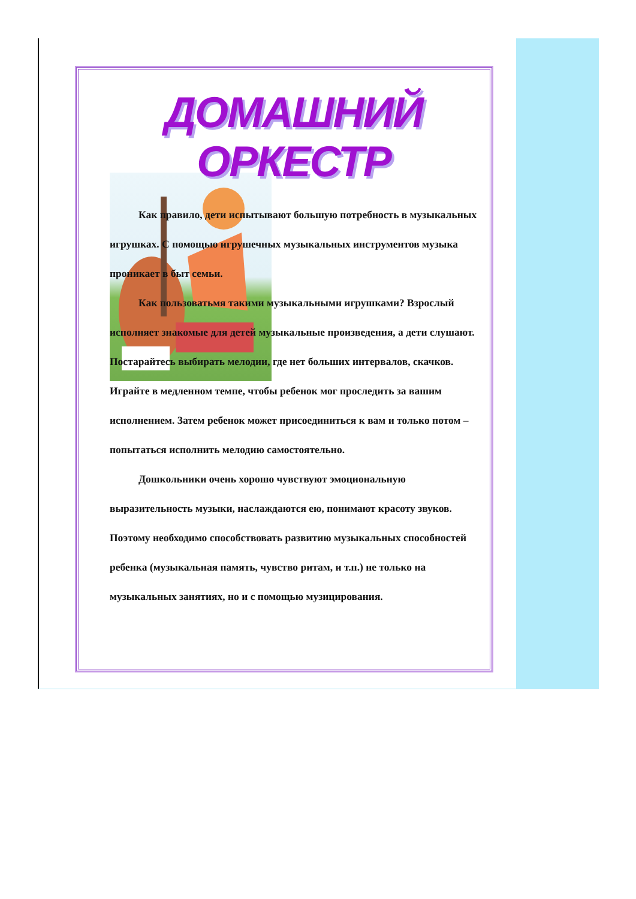ДОМАШНИЙ ОРКЕСТР
Как правило, дети испытывают большую потребность в музыкальных игрушках. С помощью игрушечных музыкальных инструментов музыка проникает в быт семьи.
Как пользоватьмя такими музыкальными игрушками? Взрослый исполняет знакомые для детей музыкальные произведения, а дети слушают. Постарайтесь выбирать мелодии, где нет больших интервалов, скачков. Играйте в медленном темпе, чтобы ребенок мог проследить за вашим исполнением. Затем ребенок может присоединиться к вам и только потом – попытаться исполнить мелодию самостоятельно.
Дошкольники очень хорошо чувствуют эмоциональную выразительность музыки, наслаждаются ею, понимают красоту звуков. Поэтому необходимо способствовать развитию музыкальных способностей ребенка (музыкальная память, чувство ритам, и т.п.) не только на музыкальных занятиях, но и с помощью музицирования.